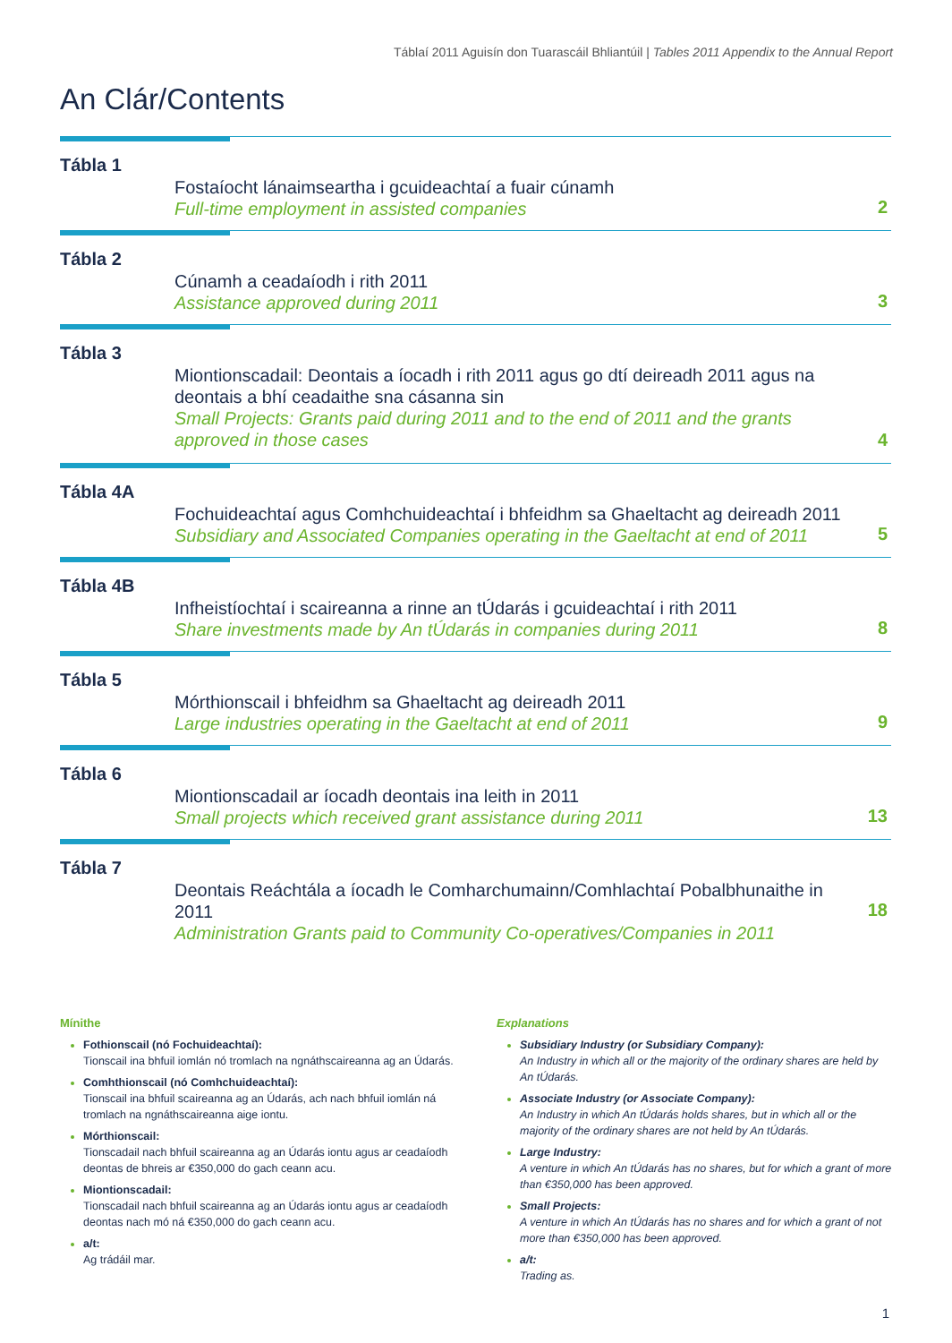Táblaí 2011 Aguisín don Tuarascáil Bhliantúil | Tables 2011 Appendix to the Annual Report
An Clár/Contents
Tábla 1
Fostaíocht lánaimseartha i gcuideachtaí a fuair cúnamh
Full-time employment in assisted companies
2
Tábla 2
Cúnamh a ceadaíodh i rith 2011
Assistance approved during 2011
3
Tábla 3
Miontionscadail: Deontais a íocadh i rith 2011 agus go dtí deireadh 2011 agus na deontais a bhí ceadaithe sna cásanna sin
Small Projects: Grants paid during 2011 and to the end of 2011 and the grants approved in those cases
4
Tábla 4A
Fochuideachtaí agus Comhchuideachtaí i bhfeidhm sa Ghaeltacht ag deireadh 2011
Subsidiary and Associated Companies operating in the Gaeltacht at end of 2011
5
Tábla 4B
Infheistíochtaí i scaireanna a rinne an tÚdarás i gcuideachtaí i rith 2011
Share investments made by An tÚdarás in companies during 2011
8
Tábla 5
Mórthionscail i bhfeidhm sa Ghaeltacht ag deireadh 2011
Large industries operating in the Gaeltacht at end of 2011
9
Tábla 6
Miontionscadail ar íocadh deontais ina leith in 2011
Small projects which received grant assistance during 2011
13
Tábla 7
Deontais Reáchtála a íocadh le Comharchumainn/Comhlachtaí Pobalbhunaithe in 2011
Administration Grants paid to Community Co-operatives/Companies in 2011
18
Mínithe
Fothionscail (nó Fochuideachtaí):
Tionscail ina bhfuil iomlán nó tromlach na ngnáthscaireanna ag an Údarás.
Comhthionscail (nó Comhchuideachtaí):
Tionscail ina bhfuil scaireanna ag an Údarás, ach nach bhfuil iomlán ná tromlach na ngnáthscaireanna aige iontu.
Mórthionscail:
Tionscadail nach bhfuil scaireanna ag an Údarás iontu agus ar ceadaíodh deontas de bhreis ar €350,000 do gach ceann acu.
Miontionscadail:
Tionscadail nach bhfuil scaireanna ag an Údarás iontu agus ar ceadaíodh deontas nach mó ná €350,000 do gach ceann acu.
a/t:
Ag trádáil mar.
Explanations
Subsidiary Industry (or Subsidiary Company):
An Industry in which all or the majority of the ordinary shares are held by An tÚdarás.
Associate Industry (or Associate Company):
An Industry in which An tÚdarás holds shares, but in which all or the majority of the ordinary shares are not held by An tÚdarás.
Large Industry:
A venture in which An tÚdarás has no shares, but for which a grant of more than €350,000 has been approved.
Small Projects:
A venture in which An tÚdarás has no shares and for which a grant of not more than €350,000 has been approved.
a/t:
Trading as.
1